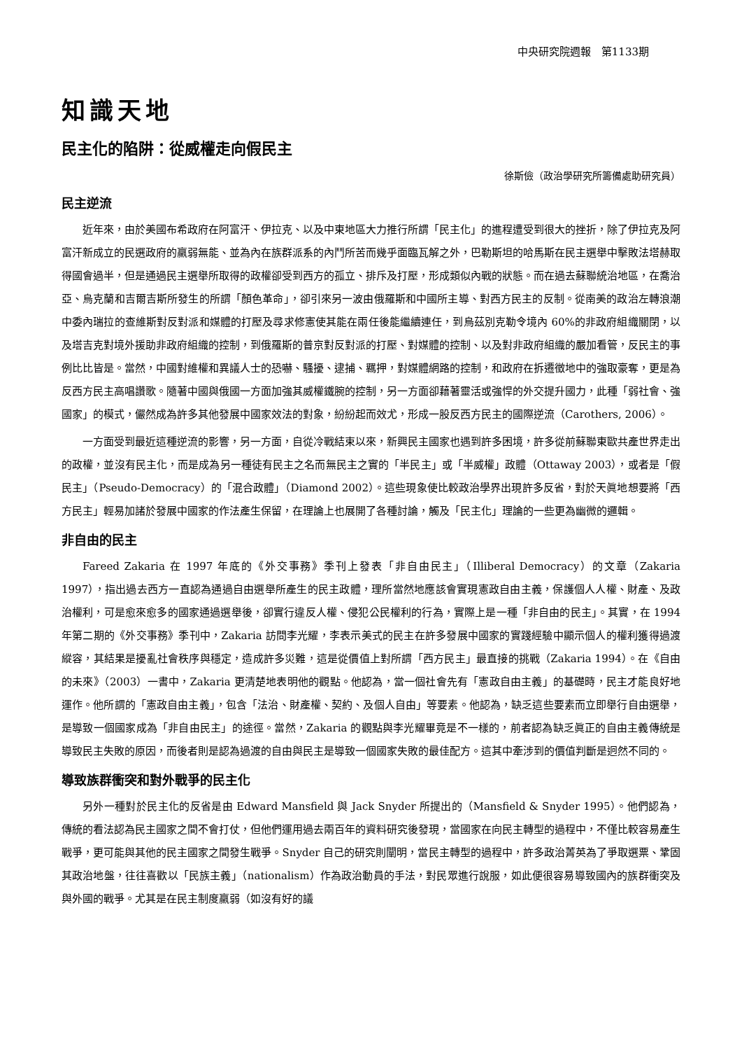中央研究院週報　第1133期
知識天地
民主化的陷阱：從威權走向假民主
徐斯儉（政治學研究所籌備處助研究員）
民主逆流
近年來，由於美國布希政府在阿富汗、伊拉克、以及中東地區大力推行所謂「民主化」的進程遭受到很大的挫折，除了伊拉克及阿富汗新成立的民選政府的羸弱無能、並為內在族群派系的內鬥所苦而幾乎面臨瓦解之外，巴勒斯坦的哈馬斯在民主選舉中擊敗法塔赫取得國會過半，但是通過民主選舉所取得的政權卻受到西方的孤立、排斥及打壓，形成類似內戰的狀態。而在過去蘇聯統治地區，在喬治亞、烏克蘭和吉爾吉斯所發生的所謂「顏色革命」，卻引來另一波由俄羅斯和中國所主導、對西方民主的反制。從南美的政治左轉浪潮中委內瑞拉的查維斯對反對派和媒體的打壓及尋求修憲使其能在兩任後能繼續連任，到烏茲別克勒令境內 60%的非政府組織關閉，以及塔吉克對境外援助非政府組織的控制，到俄羅斯的普京對反對派的打壓、對媒體的控制、以及對非政府組織的嚴加看管，反民主的事例比比皆是。當然，中國對維權和異議人士的恐嚇、騷擾、逮捕、羈押，對媒體網路的控制，和政府在拆遷徵地中的強取豪奪，更是為反西方民主高唱讚歌。隨著中國與俄國一方面加強其威權鐵腕的控制，另一方面卻藉著靈活或強悍的外交提升國力，此種「弱社會、強國家」的模式，儼然成為許多其他發展中國家效法的對象，紛紛起而效尤，形成一股反西方民主的國際逆流（Carothers, 2006）。
一方面受到最近這種逆流的影響，另一方面，自從冷戰結束以來，新興民主國家也遇到許多困境，許多從前蘇聯東歐共產世界走出的政權，並沒有民主化，而是成為另一種徒有民主之名而無民主之實的「半民主」或「半威權」政體（Ottaway 2003），或者是「假民主」（Pseudo-Democracy）的「混合政體」（Diamond 2002）。這些現象使比較政治學界出現許多反省，對於天眞地想要將「西方民主」輕易加諸於發展中國家的作法產生保留，在理論上也展開了各種討論，觸及「民主化」理論的一些更為幽微的邏輯。
非自由的民主
Fareed Zakaria 在 1997 年底的《外交事務》季刊上發表「非自由民主」（Illiberal Democracy）的文章（Zakaria 1997），指出過去西方一直認為通過自由選舉所產生的民主政體，理所當然地應該會實現憲政自由主義，保護個人人權、財產、及政治權利，可是愈來愈多的國家通過選舉後，卻實行違反人權、侵犯公民權利的行為，實際上是一種「非自由的民主」。其實，在 1994 年第二期的《外交事務》季刊中，Zakaria 訪問李光耀，李表示美式的民主在許多發展中國家的實踐經驗中顯示個人的權利獲得過渡縱容，其結果是擾亂社會秩序與穩定，造成許多災難，這是從價值上對所謂「西方民主」最直接的挑戰（Zakaria 1994）。在《自由的未來》（2003）一書中，Zakaria 更清楚地表明他的觀點。他認為，當一個社會先有「憲政自由主義」的基礎時，民主才能良好地運作。他所謂的「憲政自由主義」，包含「法治、財產權、契約、及個人自由」等要素。他認為，缺乏這些要素而立即舉行自由選舉，是導致一個國家成為「非自由民主」的途徑。當然，Zakaria 的觀點與李光耀畢竟是不一樣的，前者認為缺乏眞正的自由主義傳統是導致民主失敗的原因，而後者則是認為過渡的自由與民主是導致一個國家失敗的最佳配方。這其中牽涉到的價值判斷是迥然不同的。
導致族群衝突和對外戰爭的民主化
另外一種對於民主化的反省是由 Edward Mansfield 與 Jack Snyder 所提出的（Mansfield & Snyder 1995）。他們認為，傳統的看法認為民主國家之間不會打仗，但他們運用過去兩百年的資料研究後發現，當國家在向民主轉型的過程中，不僅比較容易產生戰爭，更可能與其他的民主國家之間發生戰爭。Snyder 自己的研究則闡明，當民主轉型的過程中，許多政治菁英為了爭取選票、鞏固其政治地盤，往往喜歡以「民族主義」（nationalism）作為政治動員的手法，對民眾進行說服，如此便很容易導致國內的族群衝突及與外國的戰爭。尤其是在民主制度羸弱（如沒有好的議